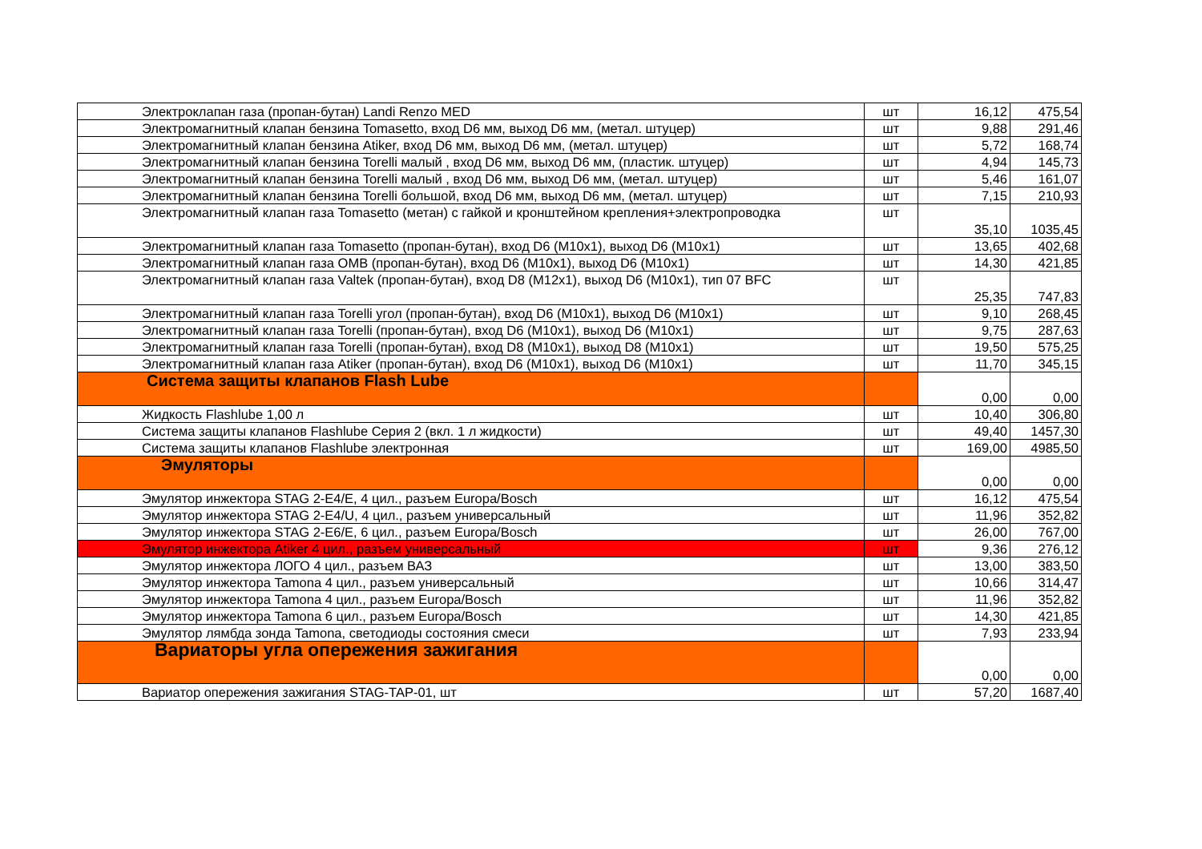| Электроклапан газа (пропан-бутан) Landi Renzo MED | шт | 16,12 | 475,54 |
| Электромагнитный клапан бензина Tomasetto, вход D6 мм, выход D6 мм, (метал. штуцер) | шт | 9,88 | 291,46 |
| Электромагнитный клапан бензина Atiker, вход D6 мм, выход D6 мм, (метал. штуцер) | шт | 5,72 | 168,74 |
| Электромагнитный клапан бензина Torelli малый , вход D6 мм, выход D6 мм, (пластик. штуцер) | шт | 4,94 | 145,73 |
| Электромагнитный клапан бензина Torelli малый , вход D6 мм, выход D6 мм, (метал. штуцер) | шт | 5,46 | 161,07 |
| Электромагнитный клапан бензина Torelli большой, вход D6 мм, выход D6 мм, (метал. штуцер) | шт | 7,15 | 210,93 |
| Электромагнитный клапан газа Tomasetto (метан) с гайкой и кронштейном крепления+электропроводка | шт | 35,10 | 1035,45 |
| Электромагнитный клапан газа Tomasetto (пропан-бутан), вход D6 (M10x1), выход D6 (M10x1) | шт | 13,65 | 402,68 |
| Электромагнитный клапан газа OMB (пропан-бутан), вход D6 (M10x1), выход D6 (M10x1) | шт | 14,30 | 421,85 |
| Электромагнитный клапан газа Valtek (пропан-бутан), вход D8 (M12x1), выход D6 (M10x1), тип 07 BFC | шт | 25,35 | 747,83 |
| Электромагнитный клапан газа Torelli угол (пропан-бутан), вход D6 (M10x1), выход D6 (M10x1) | шт | 9,10 | 268,45 |
| Электромагнитный клапан газа Torelli (пропан-бутан), вход D6 (M10x1), выход D6 (M10x1) | шт | 9,75 | 287,63 |
| Электромагнитный клапан газа Torelli (пропан-бутан), вход D8 (M10x1), выход D8 (M10x1) | шт | 19,50 | 575,25 |
| Электромагнитный клапан газа Atiker (пропан-бутан), вход D6 (M10x1), выход D6 (M10x1) | шт | 11,70 | 345,15 |
| Система защиты клапанов Flash Lube | | 0,00 | 0,00 |
| Жидкость Flashlube 1,00 л | шт | 10,40 | 306,80 |
| Система защиты клапанов Flashlube Серия 2 (вкл. 1 л жидкости) | шт | 49,40 | 1457,30 |
| Система защиты клапанов Flashlube электронная | шт | 169,00 | 4985,50 |
| Эмуляторы | | 0,00 | 0,00 |
| Эмулятор инжектора STAG 2-E4/E, 4 цил., разъем Europa/Bosch | шт | 16,12 | 475,54 |
| Эмулятор инжектора STAG 2-E4/U, 4 цил., разъем универсальный | шт | 11,96 | 352,82 |
| Эмулятор инжектора STAG 2-E6/E, 6 цил., разъем Europa/Bosch | шт | 26,00 | 767,00 |
| Эмулятор инжектора Atiker 4 цил., разъем универсальный | шт | 9,36 | 276,12 |
| Эмулятор инжектора ЛОГО 4 цил., разъем ВАЗ | шт | 13,00 | 383,50 |
| Эмулятор инжектора Tamona 4 цил., разъем универсальный | шт | 10,66 | 314,47 |
| Эмулятор инжектора Tamona 4 цил., разъем Europa/Bosch | шт | 11,96 | 352,82 |
| Эмулятор инжектора Tamona 6 цил., разъем Europa/Bosch | шт | 14,30 | 421,85 |
| Эмулятор лямбда зонда Tamona, светодиоды состояния смеси | шт | 7,93 | 233,94 |
| Вариаторы угла опережения зажигания | | 0,00 | 0,00 |
| Вариатор опережения зажигания STAG-TAP-01, шт | шт | 57,20 | 1687,40 |